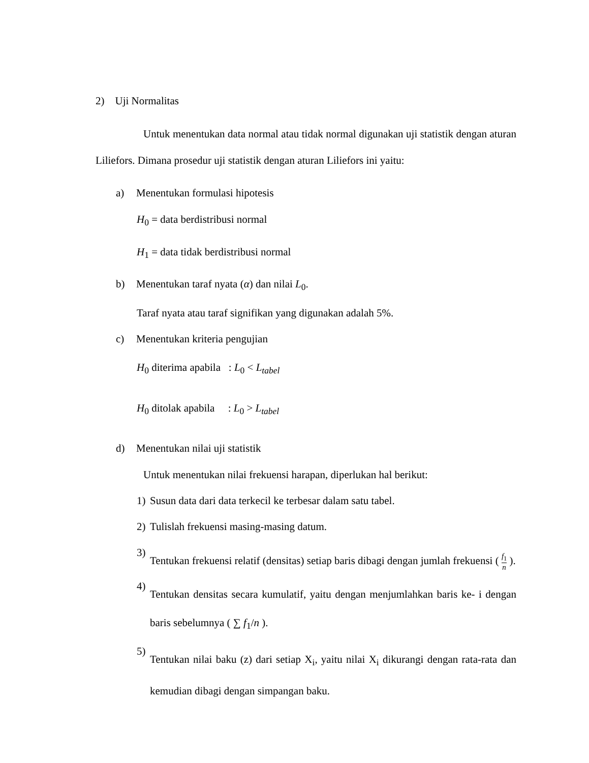2) Uji Normalitas
Untuk menentukan data normal atau tidak normal digunakan uji statistik dengan aturan Liliefors. Dimana prosedur uji statistik dengan aturan Liliefors ini yaitu:
a) Menentukan formulasi hipotesis
H<sub>0</sub> = data berdistribusi normal
H<sub>1</sub> = data tidak berdistribusi normal
b) Menentukan taraf nyata (α) dan nilai L<sub>0</sub>.
Taraf nyata atau taraf signifikan yang digunakan adalah 5%.
c) Menentukan kriteria pengujian
H<sub>0</sub> diterima apabila : L<sub>0</sub> < L<sub>tabel</sub>
H<sub>0</sub> ditolak apabila : L<sub>0</sub> > L<sub>tabel</sub>
d) Menentukan nilai uji statistik
Untuk menentukan nilai frekuensi harapan, diperlukan hal berikut:
1) Susun data dari data terkecil ke terbesar dalam satu tabel.
2) Tulislah frekuensi masing-masing datum.
3) Tentukan frekuensi relatif (densitas) setiap baris dibagi dengan jumlah frekuensi ( f<sub>1</sub> n ).
4) Tentukan densitas secara kumulatif, yaitu dengan menjumlahkan baris ke- i dengan baris sebelumnya ( ∑ f<sub>1</sub>/n ).
5) Tentukan nilai baku (z) dari setiap X<sub>i</sub>, yaitu nilai X<sub>i</sub> dikurangi dengan rata-rata dan kemudian dibagi dengan simpangan baku.